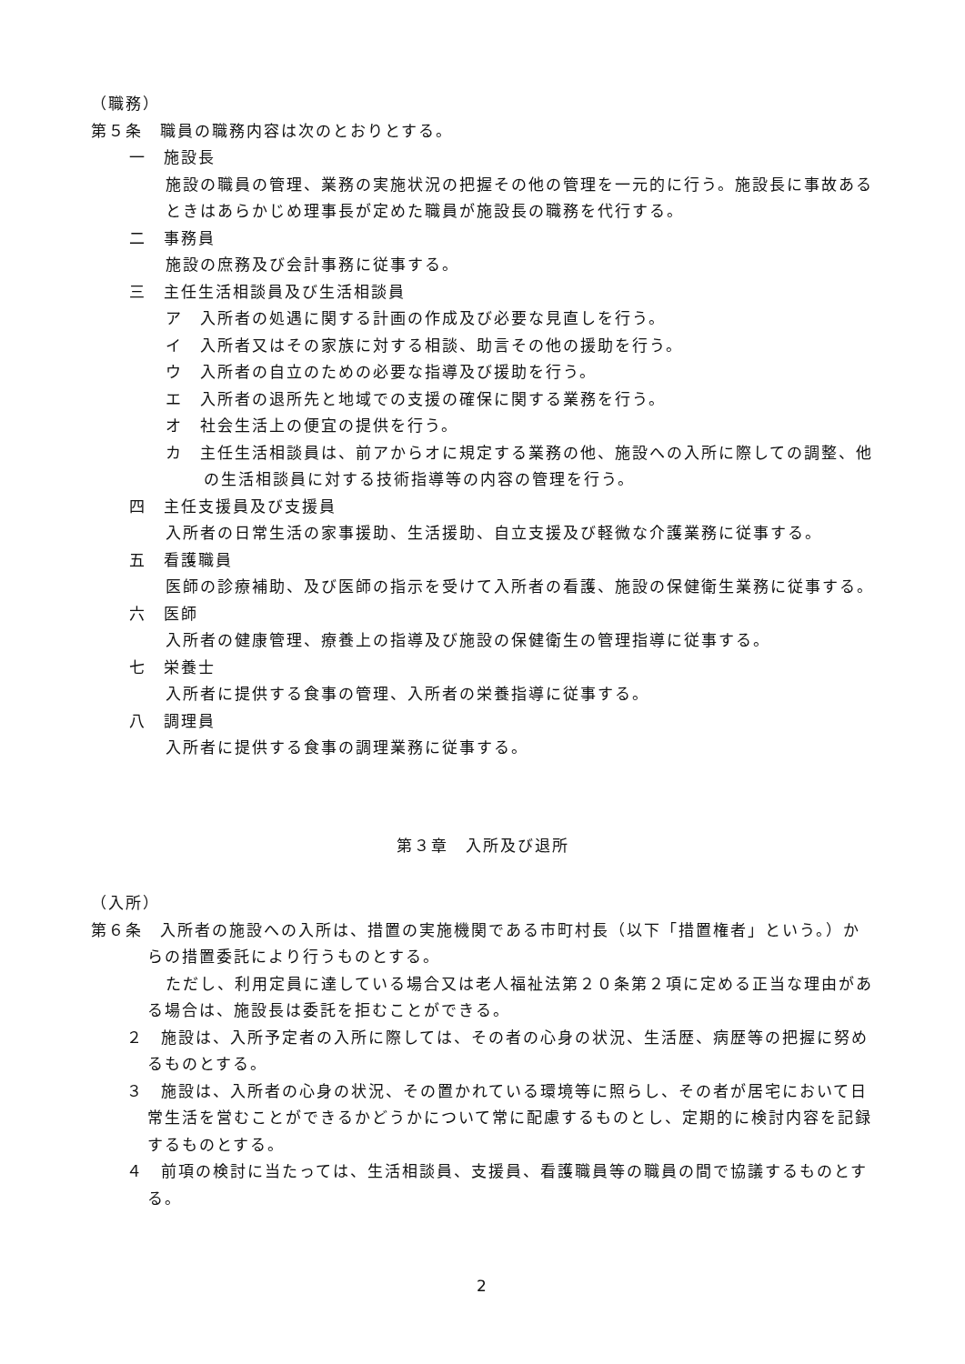（職務）
第５条　職員の職務内容は次のとおりとする。
一　施設長
施設の職員の管理、業務の実施状況の把握その他の管理を一元的に行う。施設長に事故あるときはあらかじめ理事長が定めた職員が施設長の職務を代行する。
二　事務員
施設の庶務及び会計事務に従事する。
三　主任生活相談員及び生活相談員
ア　入所者の処遇に関する計画の作成及び必要な見直しを行う。
イ　入所者又はその家族に対する相談、助言その他の援助を行う。
ウ　入所者の自立のための必要な指導及び援助を行う。
エ　入所者の退所先と地域での支援の確保に関する業務を行う。
オ　社会生活上の便宜の提供を行う。
カ　主任生活相談員は、前アからオに規定する業務の他、施設への入所に際しての調整、他の生活相談員に対する技術指導等の内容の管理を行う。
四　主任支援員及び支援員
入所者の日常生活の家事援助、生活援助、自立支援及び軽微な介護業務に従事する。
五　看護職員
医師の診療補助、及び医師の指示を受けて入所者の看護、施設の保健衛生業務に従事する。
六　医師
入所者の健康管理、療養上の指導及び施設の保健衛生の管理指導に従事する。
七　栄養士
入所者に提供する食事の管理、入所者の栄養指導に従事する。
八　調理員
入所者に提供する食事の調理業務に従事する。
第３章　入所及び退所
（入所）
第６条　入所者の施設への入所は、措置の実施機関である市町村長（以下「措置権者」という。）からの措置委託により行うものとする。
ただし、利用定員に達している場合又は老人福祉法第２０条第２項に定める正当な理由がある場合は、施設長は委託を拒むことができる。
　２　施設は、入所予定者の入所に際しては、その者の心身の状況、生活歴、病歴等の把握に努めるものとする。
　３　施設は、入所者の心身の状況、その置かれている環境等に照らし、その者が居宅において日常生活を営むことができるかどうかについて常に配慮するものとし、定期的に検討内容を記録するものとする。
　４　前項の検討に当たっては、生活相談員、支援員、看護職員等の職員の間で協議するものとする。
2